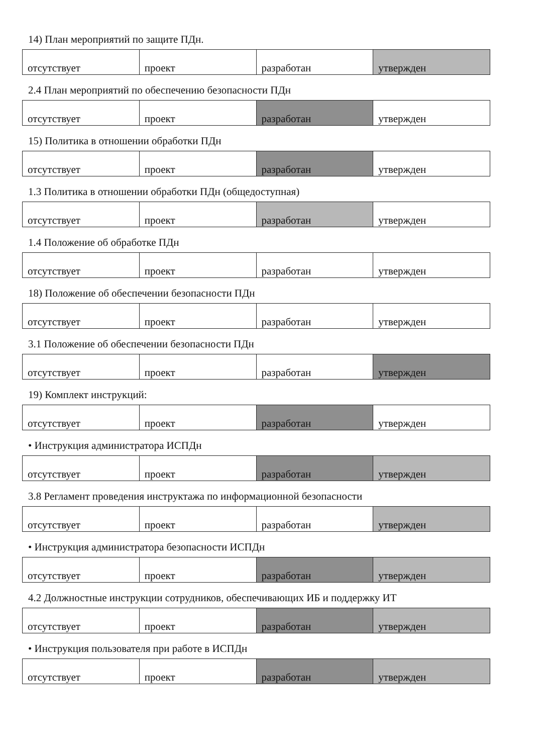14) План мероприятий по защите ПДн.
| отсутствует | проект | разработан | утвержден |
2.4 План мероприятий по обеспечению безопасности ПДн
| отсутствует | проект | разработан | утвержден |
15) Политика в отношении обработки ПДн
| отсутствует | проект | разработан | утвержден |
1.3 Политика в отношении обработки ПДн (общедоступная)
| отсутствует | проект | разработан | утвержден |
1.4 Положение об обработке ПДн
| отсутствует | проект | разработан | утвержден |
18) Положение об обеспечении безопасности ПДн
| отсутствует | проект | разработан | утвержден |
3.1 Положение об обеспечении безопасности ПДн
| отсутствует | проект | разработан | утвержден |
19) Комплект инструкций:
| отсутствует | проект | разработан | утвержден |
• Инструкция администратора ИСПДн
| отсутствует | проект | разработан | утвержден |
3.8 Регламент проведения инструктажа по информационной безопасности
| отсутствует | проект | разработан | утвержден |
• Инструкция администратора безопасности ИСПДн
| отсутствует | проект | разработан | утвержден |
4.2 Должностные инструкции сотрудников, обеспечивающих ИБ и поддержку ИТ
| отсутствует | проект | разработан | утвержден |
• Инструкция пользователя при работе в ИСПДн
| отсутствует | проект | разработан | утвержден |